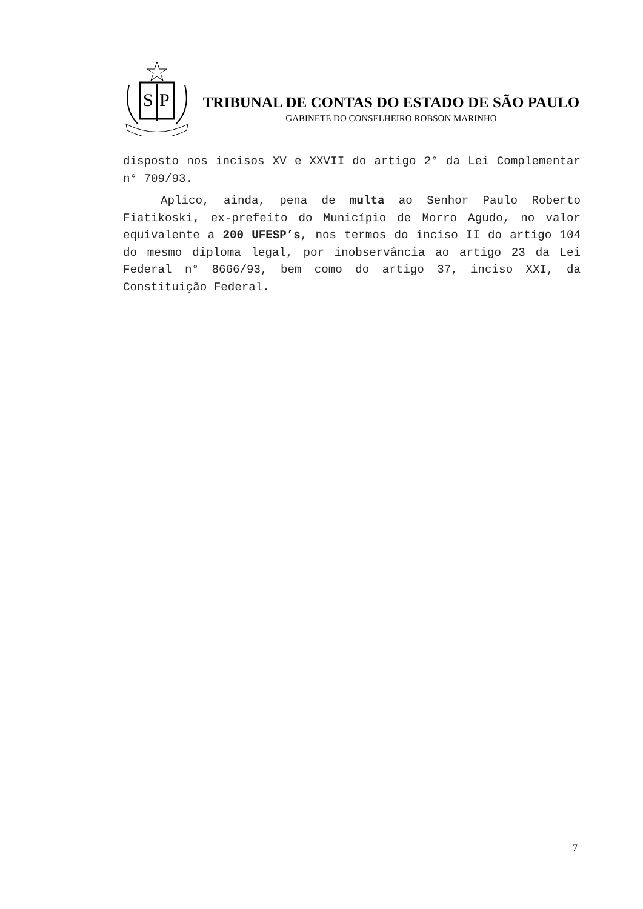S
P
TRIBUNAL DE CONTAS DO ESTADO DE SÃO PAULO
GABINETE DO CONSELHEIRO ROBSON MARINHO
disposto nos incisos XV e XXVII do artigo 2° da Lei Complementar n° 709/93.
Aplico, ainda, pena de multa ao Senhor Paulo Roberto Fiatikoski, ex-prefeito do Município de Morro Agudo, no valor equivalente a 200 UFESP’s, nos termos do inciso II do artigo 104 do mesmo diploma legal, por inobservância ao artigo 23 da Lei Federal n° 8666/93, bem como do artigo 37, inciso XXI, da Constituição Federal.
7